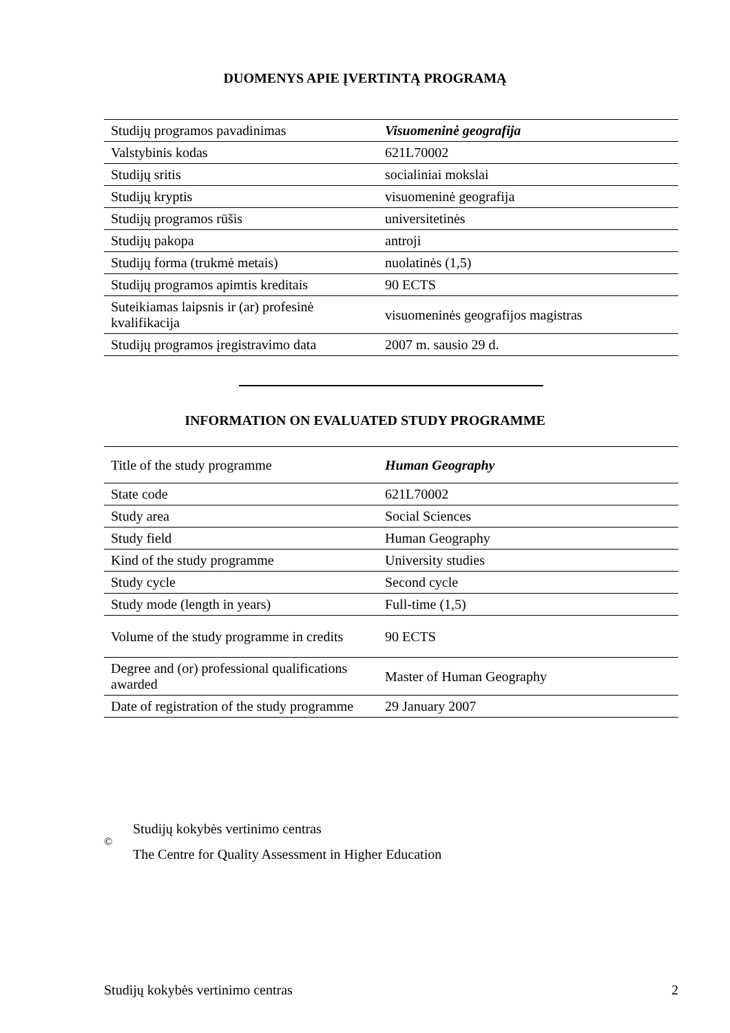DUOMENYS APIE ĮVERTINTĄ PROGRAMĄ
| Studijų programos pavadinimas | Visuomeninė geografija |
| Valstybinis kodas | 621L70002 |
| Studijų sritis | socialiniai mokslai |
| Studijų kryptis | visuomeninė geografija |
| Studijų programos rūšis | universitetinės |
| Studijų pakopa | antroji |
| Studijų forma (trukmė metais) | nuolatinės (1,5) |
| Studijų programos apimtis kreditais | 90 ECTS |
| Suteikiamas laipsnis ir (ar) profesinė kvalifikacija | visuomeninės geografijos magistras |
| Studijų programos įregistravimo data | 2007 m. sausio 29 d. |
INFORMATION ON EVALUATED STUDY PROGRAMME
| Title of the study programme | Human Geography |
| State code | 621L70002 |
| Study area | Social Sciences |
| Study field | Human Geography |
| Kind of the study programme | University studies |
| Study cycle | Second cycle |
| Study mode (length in years) | Full-time (1,5) |
| Volume of the study programme in credits | 90 ECTS |
| Degree and (or) professional qualifications awarded | Master of Human Geography |
| Date of registration of the study programme | 29 January 2007 |
©
Studijų kokybės vertinimo centras
The Centre for Quality Assessment in Higher Education
Studijų kokybės vertinimo centras 2